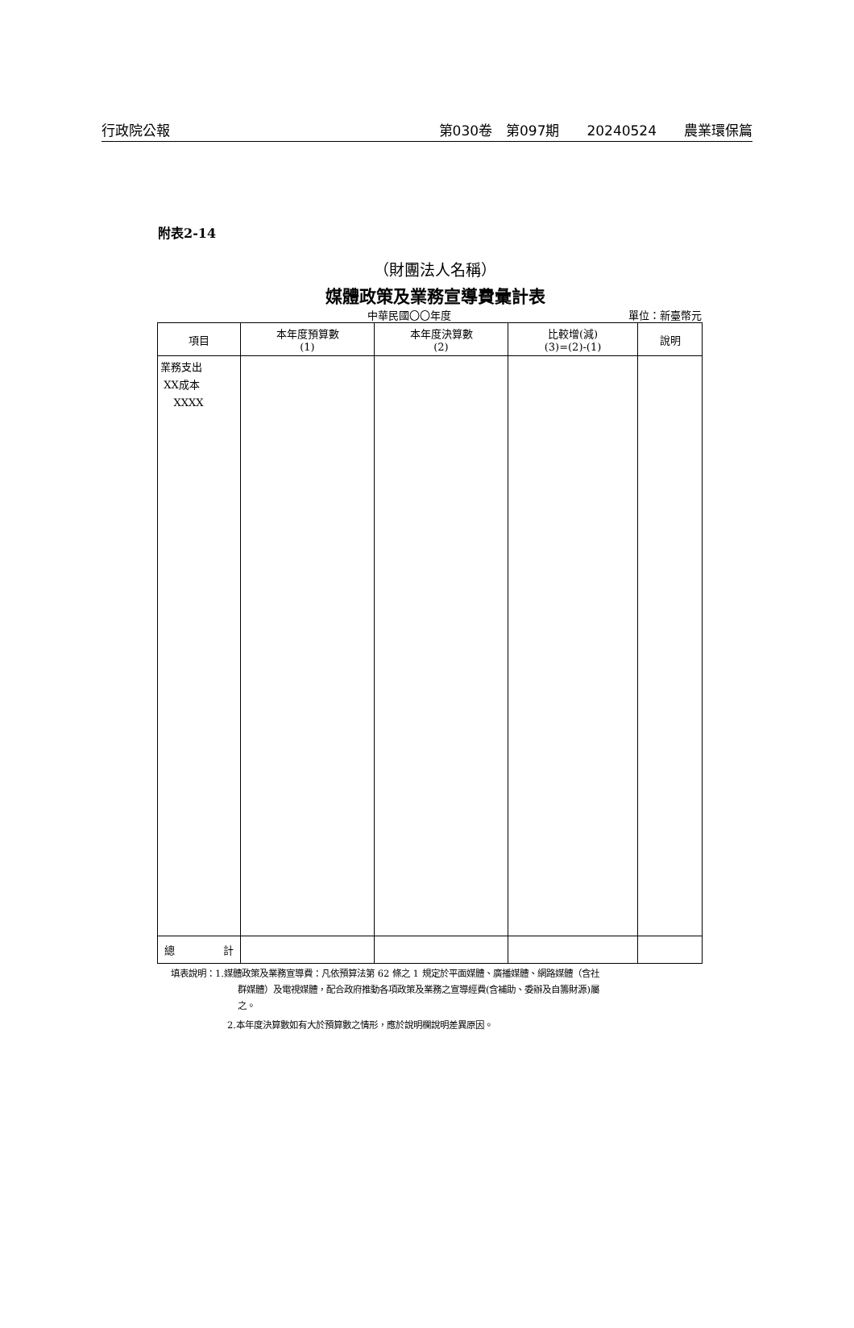行政院公報 第030卷　第097期　　20240524　　農業環保篇
附表2-14
（財團法人名稱）
媒體政策及業務宣導費彙計表
中華民國〇〇年度 單位：新臺幣元
| 項目 | 本年度預算數 (1) | 本年度決算數 (2) | 比較增(減) (3)=(2)-(1) | 說明 |
| --- | --- | --- | --- | --- |
| 業務支出 XX成本 XXXX | | | | |
| 總 計 | | | | |
填表說明：1.媒體政策及業務宣導費：凡依預算法第 62 條之 1 規定於平面媒體、廣播媒體、網路媒體（含社
群媒體）及電視媒體，配合政府推動各項政策及業務之宣導經費(含補助、委辦及自籌財源)屬
之。
2.本年度決算數如有大於預算數之情形，應於說明欄說明差異原因。